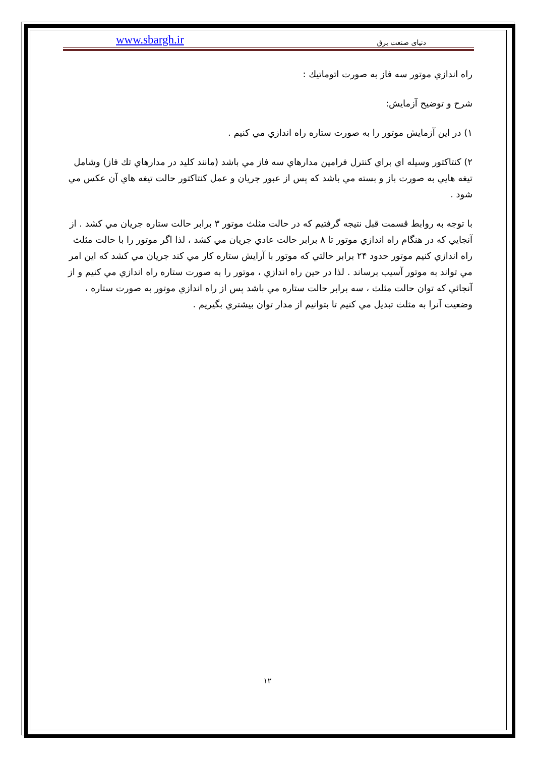www.sbargh.ir دنیای صنعت برق
راه اندازي موتور سه فاز به صورت اتوماتيك :
شرح و توضيح آزمايش:
۱) در اين آزمايش موتور را به صورت ستاره راه اندازي مي كنيم .
۲) كنتاكتور وسيله اي براي كنترل فرامين مدارهاي سه فاز مي باشد (مانند كليد در مدارهاي تك فاز) وشامل تيغه هايي به صورت باز و بسته مي باشد كه پس از عبور جريان و عمل كنتاكتور حالت تيغه هاي آن عكس مي شود .
با توجه به روابط قسمت قبل نتيجه گرفتيم كه در حالت مثلث موتور ۳ برابر حالت ستاره جريان مي كشد . از آنجايي كه در هنگام راه اندازي موتور تا ۸ برابر حالت عادي جريان مي كشد ، لذا اگر موتور را با حالت مثلث راه اندازي كنيم موتور حدود ۲۴ برابر حالتي كه موتور با آرايش ستاره كار مي كند جريان مي كشد كه اين امر مي تواند به موتور آسيب برساند . لذا در حين راه اندازي ، موتور را به صورت ستاره راه اندازي مي كنيم و از آنجائي كه توان حالت مثلث ، سه برابر حالت ستاره مي باشد پس از راه اندازي موتور به صورت ستاره ، وضعيت آنرا به مثلث تبديل مي كنيم تا بتوانيم از مدار توان بيشتري بگيريم .
۱۲